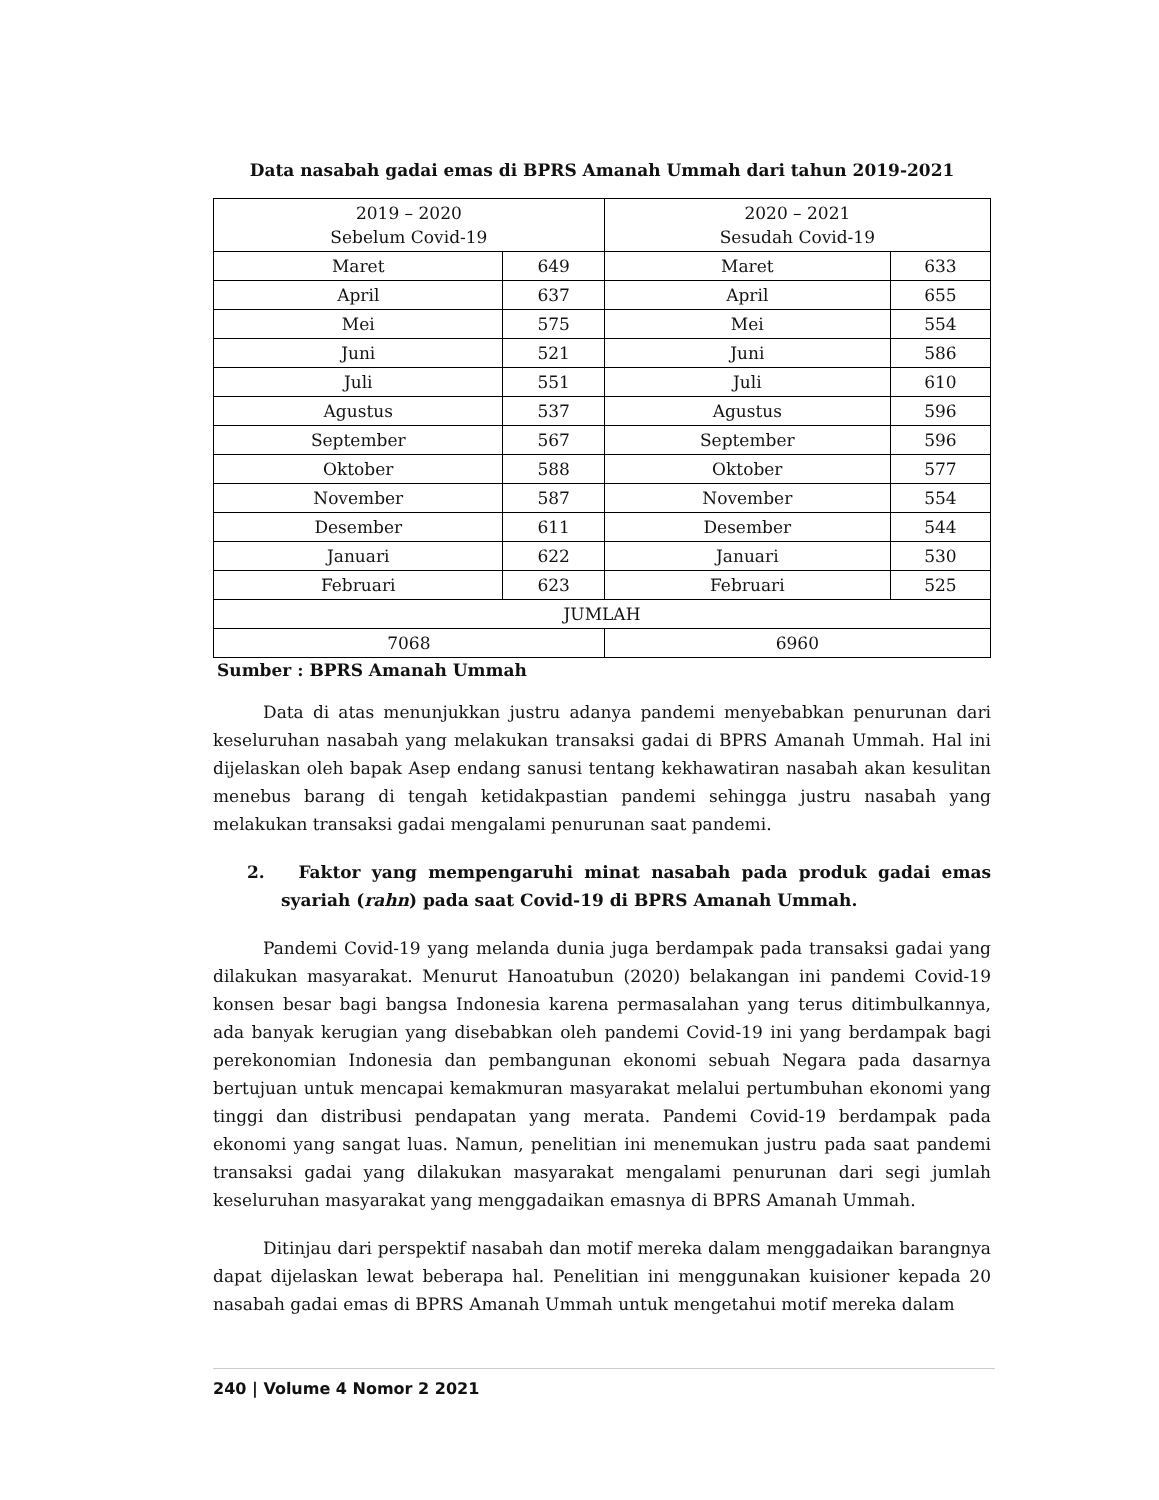Data nasabah gadai emas di BPRS Amanah Ummah dari tahun 2019-2021
| 2019 – 2020 Sebelum Covid-19 | | 2020 – 2021 Sesudah Covid-19 | |
| Maret | 649 | Maret | 633 |
| April | 637 | April | 655 |
| Mei | 575 | Mei | 554 |
| Juni | 521 | Juni | 586 |
| Juli | 551 | Juli | 610 |
| Agustus | 537 | Agustus | 596 |
| September | 567 | September | 596 |
| Oktober | 588 | Oktober | 577 |
| November | 587 | November | 554 |
| Desember | 611 | Desember | 544 |
| Januari | 622 | Januari | 530 |
| Februari | 623 | Februari | 525 |
| JUMLAH | | | |
| 7068 | | 6960 | |
Sumber : BPRS Amanah Ummah
Data di atas menunjukkan justru adanya pandemi menyebabkan penurunan dari keseluruhan nasabah yang melakukan transaksi gadai di BPRS Amanah Ummah. Hal ini dijelaskan oleh bapak Asep endang sanusi tentang kekhawatiran nasabah akan kesulitan menebus barang di tengah ketidakpastian pandemi sehingga justru nasabah yang melakukan transaksi gadai mengalami penurunan saat pandemi.
2. Faktor yang mempengaruhi minat nasabah pada produk gadai emas syariah (rahn) pada saat Covid-19 di BPRS Amanah Ummah.
Pandemi Covid-19 yang melanda dunia juga berdampak pada transaksi gadai yang dilakukan masyarakat. Menurut Hanoatubun (2020) belakangan ini pandemi Covid-19 konsen besar bagi bangsa Indonesia karena permasalahan yang terus ditimbulkannya, ada banyak kerugian yang disebabkan oleh pandemi Covid-19 ini yang berdampak bagi perekonomian Indonesia dan pembangunan ekonomi sebuah Negara pada dasarnya bertujuan untuk mencapai kemakmuran masyarakat melalui pertumbuhan ekonomi yang tinggi dan distribusi pendapatan yang merata. Pandemi Covid-19 berdampak pada ekonomi yang sangat luas. Namun, penelitian ini menemukan justru pada saat pandemi transaksi gadai yang dilakukan masyarakat mengalami penurunan dari segi jumlah keseluruhan masyarakat yang menggadaikan emasnya di BPRS Amanah Ummah.
Ditinjau dari perspektif nasabah dan motif mereka dalam menggadaikan barangnya dapat dijelaskan lewat beberapa hal. Penelitian ini menggunakan kuisioner kepada 20 nasabah gadai emas di BPRS Amanah Ummah untuk mengetahui motif mereka dalam
240 | Volume 4 Nomor 2 2021